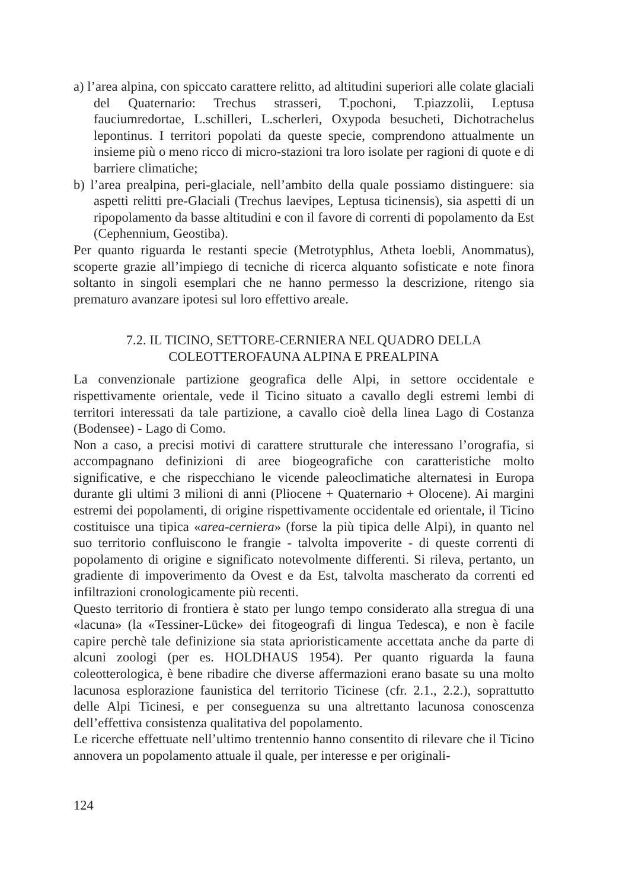a) l’area alpina, con spiccato carattere relitto, ad altitudini superiori alle colate glaciali del Quaternario: Trechus strasseri, T.pochoni, T.piazzolii, Leptusa fauciumredortae, L.schilleri, L.scherleri, Oxypoda besucheti, Dichotrachelus lepontinus. I territori popolati da queste specie, comprendono attualmente un insieme più o meno ricco di micro-stazioni tra loro isolate per ragioni di quote e di barriere climatiche;
b) l’area prealpina, peri-glaciale, nell’ambito della quale possiamo distinguere: sia aspetti relitti pre-Glaciali (Trechus laevipes, Leptusa ticinensis), sia aspetti di un ripopolamento da basse altitudini e con il favore di correnti di popolamento da Est (Cephennium, Geostiba).
Per quanto riguarda le restanti specie (Metrotyphlus, Atheta loebli, Anommatus), scoperte grazie all’impiego di tecniche di ricerca alquanto sofisticate e note finora soltanto in singoli esemplari che ne hanno permesso la descrizione, ritengo sia prematuro avanzare ipotesi sul loro effettivo areale.
7.2. IL TICINO, SETTORE-CERNIERA NEL QUADRO DELLA
COLEOTTEROFAUNA ALPINA E PREALPINA
La convenzionale partizione geografica delle Alpi, in settore occidentale e rispettivamente orientale, vede il Ticino situato a cavallo degli estremi lembi di territori interessati da tale partizione, a cavallo cioè della linea Lago di Costanza (Bodensee) - Lago di Como.
Non a caso, a precisi motivi di carattere strutturale che interessano l’orografia, si accompagnano definizioni di aree biogeografiche con caratteristiche molto significative, e che rispecchiano le vicende paleoclimatiche alternatesi in Europa durante gli ultimi 3 milioni di anni (Pliocene + Quaternario + Olocene). Ai margini estremi dei popolamenti, di origine rispettivamente occidentale ed orientale, il Ticino costituisce una tipica «area-cerniera» (forse la più tipica delle Alpi), in quanto nel suo territorio confluiscono le frangie - talvolta impoverite - di queste correnti di popolamento di origine e significato notevolmente differenti. Si rileva, pertanto, un gradiente di impoverimento da Ovest e da Est, talvolta mascherato da correnti ed infiltrazioni cronologicamente più recenti.
Questo territorio di frontiera è stato per lungo tempo considerato alla stregua di una «lacuna» (la «Tessiner-Lücke» dei fitogeografi di lingua Tedesca), e non è facile capire perchè tale definizione sia stata aprioristicamente accettata anche da parte di alcuni zoologi (per es. HOLDHAUS 1954). Per quanto riguarda la fauna coleotterologica, è bene ribadire che diverse affermazioni erano basate su una molto lacunosa esplorazione faunistica del territorio Ticinese (cfr. 2.1., 2.2.), soprattutto delle Alpi Ticinesi, e per conseguenza su una altrettanto lacunosa conoscenza dell’effettiva consistenza qualitativa del popolamento.
Le ricerche effettuate nell’ultimo trentennio hanno consentito di rilevare che il Ticino annovera un popolamento attuale il quale, per interesse e per originali-
124